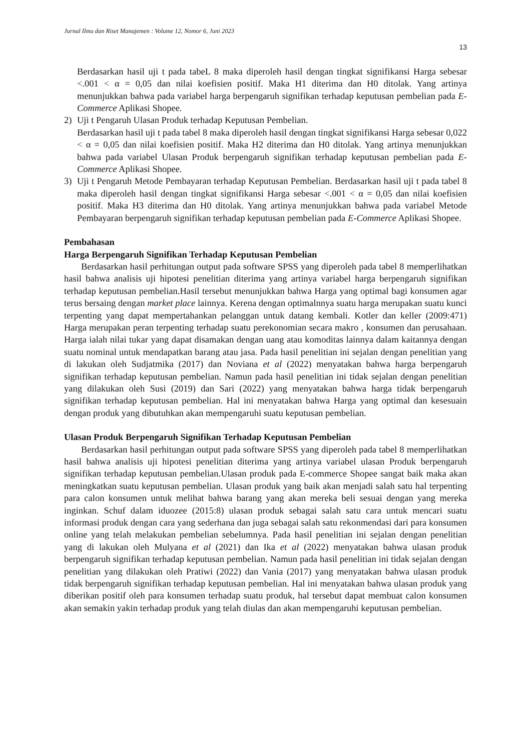Jurnal Ilmu dan Riset Manajemen : Volume 12, Nomor 6, Juni 2023
13
Berdasarkan hasil uji t pada tabeL 8 maka diperoleh hasil dengan tingkat signifikansi Harga sebesar <.001 < α = 0,05 dan nilai koefisien positif. Maka H1 diterima dan H0 ditolak. Yang artinya menunjukkan bahwa pada variabel harga berpengaruh signifikan terhadap keputusan pembelian pada E-Commerce Aplikasi Shopee.
2) Uji t Pengaruh Ulasan Produk terhadap Keputusan Pembelian.
Berdasarkan hasil uji t pada tabel 8 maka diperoleh hasil dengan tingkat signifikansi Harga sebesar 0,022 < α = 0,05 dan nilai koefisien positif. Maka H2 diterima dan H0 ditolak. Yang artinya menunjukkan bahwa pada variabel Ulasan Produk berpengaruh signifikan terhadap keputusan pembelian pada E-Commerce Aplikasi Shopee.
3) Uji t Pengaruh Metode Pembayaran terhadap Keputusan Pembelian. Berdasarkan hasil uji t pada tabel 8 maka diperoleh hasil dengan tingkat signifikansi Harga sebesar <.001 < α = 0,05 dan nilai koefisien positif. Maka H3 diterima dan H0 ditolak. Yang artinya menunjukkan bahwa pada variabel Metode Pembayaran berpengaruh signifikan terhadap keputusan pembelian pada E-Commerce Aplikasi Shopee.
Pembahasan
Harga Berpengaruh Signifikan Terhadap Keputusan Pembelian
Berdasarkan hasil perhitungan output pada software SPSS yang diperoleh pada tabel 8 memperlihatkan hasil bahwa analisis uji hipotesi penelitian diterima yang artinya variabel harga berpengaruh signifikan terhadap keputusan pembelian.Hasil tersebut menunjukkan bahwa Harga yang optimal bagi konsumen agar terus bersaing dengan market place lainnya. Kerena dengan optimalnnya suatu harga merupakan suatu kunci terpenting yang dapat mempertahankan pelanggan untuk datang kembali. Kotler dan keller (2009:471) Harga merupakan peran terpenting terhadap suatu perekonomian secara makro , konsumen dan perusahaan. Harga ialah nilai tukar yang dapat disamakan dengan uang atau komoditas lainnya dalam kaitannya dengan suatu nominal untuk mendapatkan barang atau jasa. Pada hasil penelitian ini sejalan dengan penelitian yang di lakukan oleh Sudjatmika (2017) dan Noviana et al (2022) menyatakan bahwa harga berpengaruh signifikan terhadap keputusan pembelian. Namun pada hasil penelitian ini tidak sejalan dengan penelitian yang dilakukan oleh Susi (2019) dan Sari (2022) yang menyatakan bahwa harga tidak berpengaruh signifikan terhadap keputusan pembelian. Hal ini menyatakan bahwa Harga yang optimal dan kesesuain dengan produk yang dibutuhkan akan mempengaruhi suatu keputusan pembelian.
Ulasan Produk Berpengaruh Signifikan Terhadap Keputusan Pembelian
Berdasarkan hasil perhitungan output pada software SPSS yang diperoleh pada tabel 8 memperlihatkan hasil bahwa analisis uji hipotesi penelitian diterima yang artinya variabel ulasan Produk berpengaruh signifikan terhadap keputusan pembelian.Ulasan produk pada E-commerce Shopee sangat baik maka akan meningkatkan suatu keputusan pembelian. Ulasan produk yang baik akan menjadi salah satu hal terpenting para calon konsumen untuk melihat bahwa barang yang akan mereka beli sesuai dengan yang mereka inginkan. Schuf dalam iduozee (2015:8) ulasan produk sebagai salah satu cara untuk mencari suatu informasi produk dengan cara yang sederhana dan juga sebagai salah satu rekonmendasi dari para konsumen online yang telah melakukan pembelian sebelumnya. Pada hasil penelitian ini sejalan dengan penelitian yang di lakukan oleh Mulyana et al (2021) dan Ika et al (2022) menyatakan bahwa ulasan produk berpengaruh signifikan terhadap keputusan pembelian. Namun pada hasil penelitian ini tidak sejalan dengan penelitian yang dilakukan oleh Pratiwi (2022) dan Vania (2017) yang menyatakan bahwa ulasan produk tidak berpengaruh signifikan terhadap keputusan pembelian. Hal ini menyatakan bahwa ulasan produk yang diberikan positif oleh para konsumen terhadap suatu produk, hal tersebut dapat membuat calon konsumen akan semakin yakin terhadap produk yang telah diulas dan akan mempengaruhi keputusan pembelian.